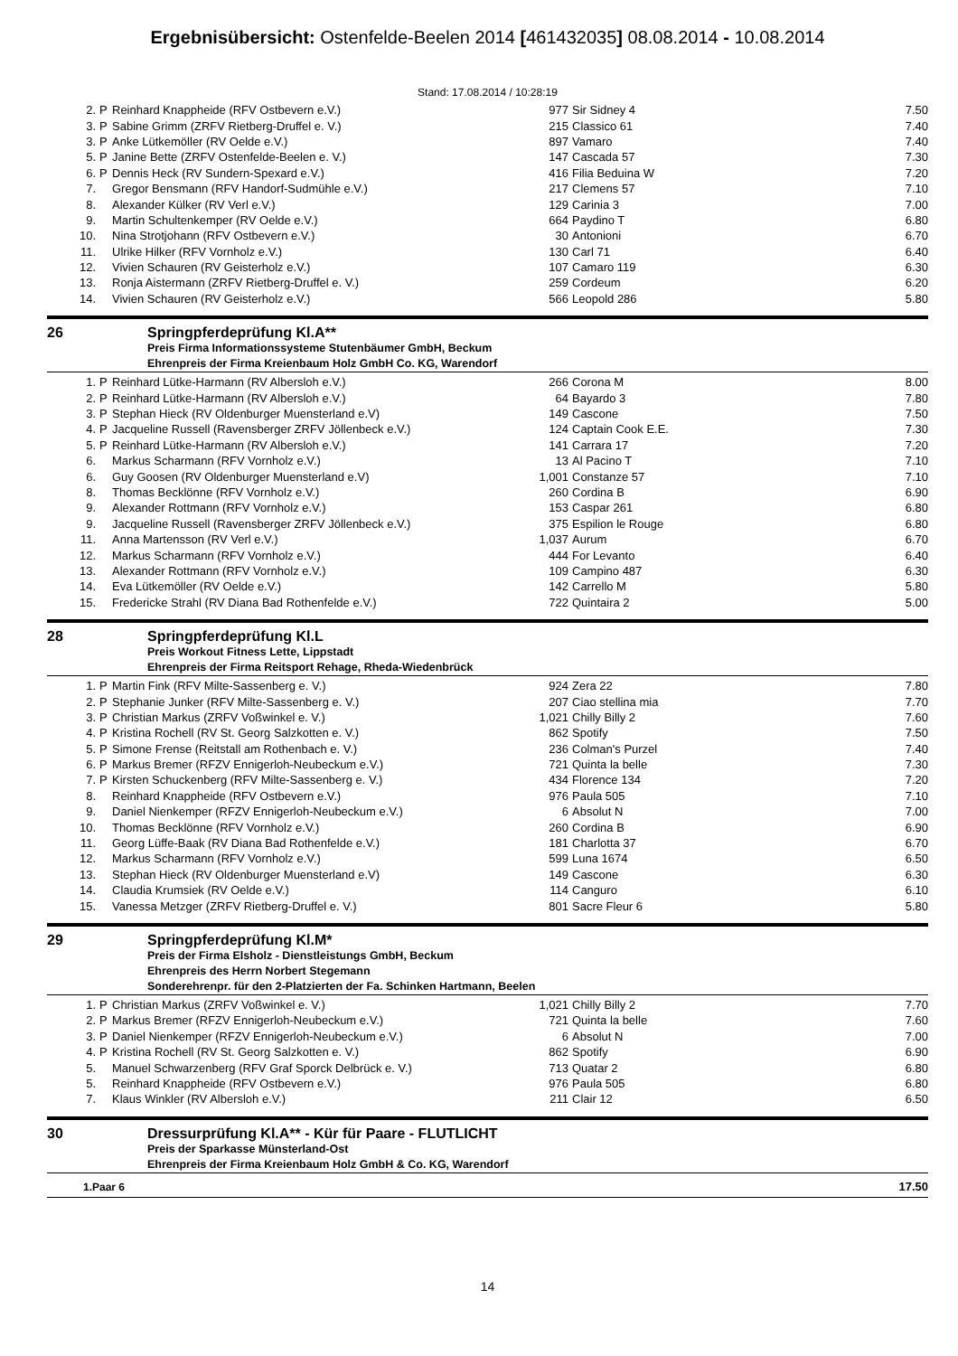Ergebnisübersicht: Ostenfelde-Beelen 2014 [461432035] 08.08.2014 - 10.08.2014
Stand: 17.08.2014 / 10:28:19
| 2. | P | Reinhard Knappheide (RFV Ostbevern e.V.) | 977 | Sir Sidney 4 | 7.50 |
| 3. | P | Sabine Grimm (ZRFV Rietberg-Druffel e. V.) | 215 | Classico 61 | 7.40 |
| 3. | P | Anke Lütkemöller (RV Oelde e.V.) | 897 | Vamaro | 7.40 |
| 5. | P | Janine Bette (ZRFV Ostenfelde-Beelen e. V.) | 147 | Cascada 57 | 7.30 |
| 6. | P | Dennis Heck (RV Sundern-Spexard e.V.) | 416 | Filia Beduina W | 7.20 |
| 7. | | Gregor Bensmann (RFV Handorf-Sudmühle e.V.) | 217 | Clemens 57 | 7.10 |
| 8. | | Alexander Külker (RV Verl e.V.) | 129 | Carinia 3 | 7.00 |
| 9. | | Martin Schultenkemper (RV Oelde e.V.) | 664 | Paydino T | 6.80 |
| 10. | | Nina Strotjohann (RFV Ostbevern e.V.) | 30 | Antonioni | 6.70 |
| 11. | | Ulrike Hilker (RFV Vornholz e.V.) | 130 | Carl 71 | 6.40 |
| 12. | | Vivien Schauren (RV Geisterholz e.V.) | 107 | Camaro 119 | 6.30 |
| 13. | | Ronja Aistermann (ZRFV Rietberg-Druffel e. V.) | 259 | Cordeum | 6.20 |
| 14. | | Vivien Schauren (RV Geisterholz e.V.) | 566 | Leopold 286 | 5.80 |
26 Springpferdeprüfung Kl.A**
Preis Firma Informationssysteme Stutenbäumer GmbH, Beckum
Ehrenpreis der Firma Kreienbaum Holz GmbH Co. KG, Warendorf
| 1. | P | Reinhard Lütke-Harmann (RV Albersloh e.V.) | 266 | Corona M | 8.00 |
| 2. | P | Reinhard Lütke-Harmann (RV Albersloh e.V.) | 64 | Bayardo 3 | 7.80 |
| 3. | P | Stephan Hieck (RV Oldenburger Muensterland e.V) | 149 | Cascone | 7.50 |
| 4. | P | Jacqueline Russell (Ravensberger ZRFV Jöllenbeck e.V.) | 124 | Captain Cook E.E. | 7.30 |
| 5. | P | Reinhard Lütke-Harmann (RV Albersloh e.V.) | 141 | Carrara 17 | 7.20 |
| 6. | | Markus Scharmann (RFV Vornholz e.V.) | 13 | Al Pacino T | 7.10 |
| 6. | | Guy Goosen (RV Oldenburger Muensterland e.V) | 1,001 | Constanze 57 | 7.10 |
| 8. | | Thomas Becklönne (RFV Vornholz e.V.) | 260 | Cordina B | 6.90 |
| 9. | | Alexander Rottmann (RFV Vornholz e.V.) | 153 | Caspar 261 | 6.80 |
| 9. | | Jacqueline Russell (Ravensberger ZRFV Jöllenbeck e.V.) | 375 | Espilion le Rouge | 6.80 |
| 11. | | Anna Martensson (RV Verl e.V.) | 1,037 | Aurum | 6.70 |
| 12. | | Markus Scharmann (RFV Vornholz e.V.) | 444 | For Levanto | 6.40 |
| 13. | | Alexander Rottmann (RFV Vornholz e.V.) | 109 | Campino 487 | 6.30 |
| 14. | | Eva Lütkemöller (RV Oelde e.V.) | 142 | Carrello M | 5.80 |
| 15. | | Fredericke Strahl (RV Diana Bad Rothenfelde e.V.) | 722 | Quintaira 2 | 5.00 |
28 Springpferdeprüfung Kl.L
Preis Workout Fitness Lette, Lippstadt
Ehrenpreis der Firma Reitsport Rehage, Rheda-Wiedenbrück
| 1. | P | Martin Fink (RFV Milte-Sassenberg e. V.) | 924 | Zera 22 | 7.80 |
| 2. | P | Stephanie Junker (RFV Milte-Sassenberg e. V.) | 207 | Ciao stellina mia | 7.70 |
| 3. | P | Christian Markus (ZRFV Voßwinkel e. V.) | 1,021 | Chilly Billy 2 | 7.60 |
| 4. | P | Kristina Rochell (RV St. Georg Salzkotten e. V.) | 862 | Spotify | 7.50 |
| 5. | P | Simone Frense (Reitstall am Rothenbach e. V.) | 236 | Colman's Purzel | 7.40 |
| 6. | P | Markus Bremer (RFZV Ennigerloh-Neubeckum e.V.) | 721 | Quinta la belle | 7.30 |
| 7. | P | Kirsten Schuckenberg (RFV Milte-Sassenberg e. V.) | 434 | Florence 134 | 7.20 |
| 8. | | Reinhard Knappheide (RFV Ostbevern e.V.) | 976 | Paula 505 | 7.10 |
| 9. | | Daniel Nienkemper (RFZV Ennigerloh-Neubeckum e.V.) | 6 | Absolut N | 7.00 |
| 10. | | Thomas Becklönne (RFV Vornholz e.V.) | 260 | Cordina B | 6.90 |
| 11. | | Georg Lüffe-Baak (RV Diana Bad Rothenfelde e.V.) | 181 | Charlotta 37 | 6.70 |
| 12. | | Markus Scharmann (RFV Vornholz e.V.) | 599 | Luna 1674 | 6.50 |
| 13. | | Stephan Hieck (RV Oldenburger Muensterland e.V) | 149 | Cascone | 6.30 |
| 14. | | Claudia Krumsiek (RV Oelde e.V.) | 114 | Canguro | 6.10 |
| 15. | | Vanessa Metzger (ZRFV Rietberg-Druffel e. V.) | 801 | Sacre Fleur 6 | 5.80 |
29 Springpferdeprüfung Kl.M*
Preis der Firma Elsholz - Dienstleistungs GmbH, Beckum
Ehrenpreis des Herrn Norbert Stegemann
Sonderehrenpr. für den 2-Platzierten der Fa. Schinken Hartmann, Beelen
| 1. | P | Christian Markus (ZRFV Voßwinkel e. V.) | 1,021 | Chilly Billy 2 | 7.70 |
| 2. | P | Markus Bremer (RFZV Ennigerloh-Neubeckum e.V.) | 721 | Quinta la belle | 7.60 |
| 3. | P | Daniel Nienkemper (RFZV Ennigerloh-Neubeckum e.V.) | 6 | Absolut N | 7.00 |
| 4. | P | Kristina Rochell (RV St. Georg Salzkotten e. V.) | 862 | Spotify | 6.90 |
| 5. | | Manuel Schwarzenberg (RFV Graf Sporck Delbrück e. V.) | 713 | Quatar 2 | 6.80 |
| 5. | | Reinhard Knappheide (RFV Ostbevern e.V.) | 976 | Paula 505 | 6.80 |
| 7. | | Klaus Winkler (RV Albersloh e.V.) | 211 | Clair 12 | 6.50 |
30 Dressurprüfung Kl.A** - Kür für Paare - FLUTLICHT
Preis der Sparkasse Münsterland-Ost
Ehrenpreis der Firma Kreienbaum Holz GmbH & Co. KG, Warendorf
| 1.Paar 6 | 17.50 |
14